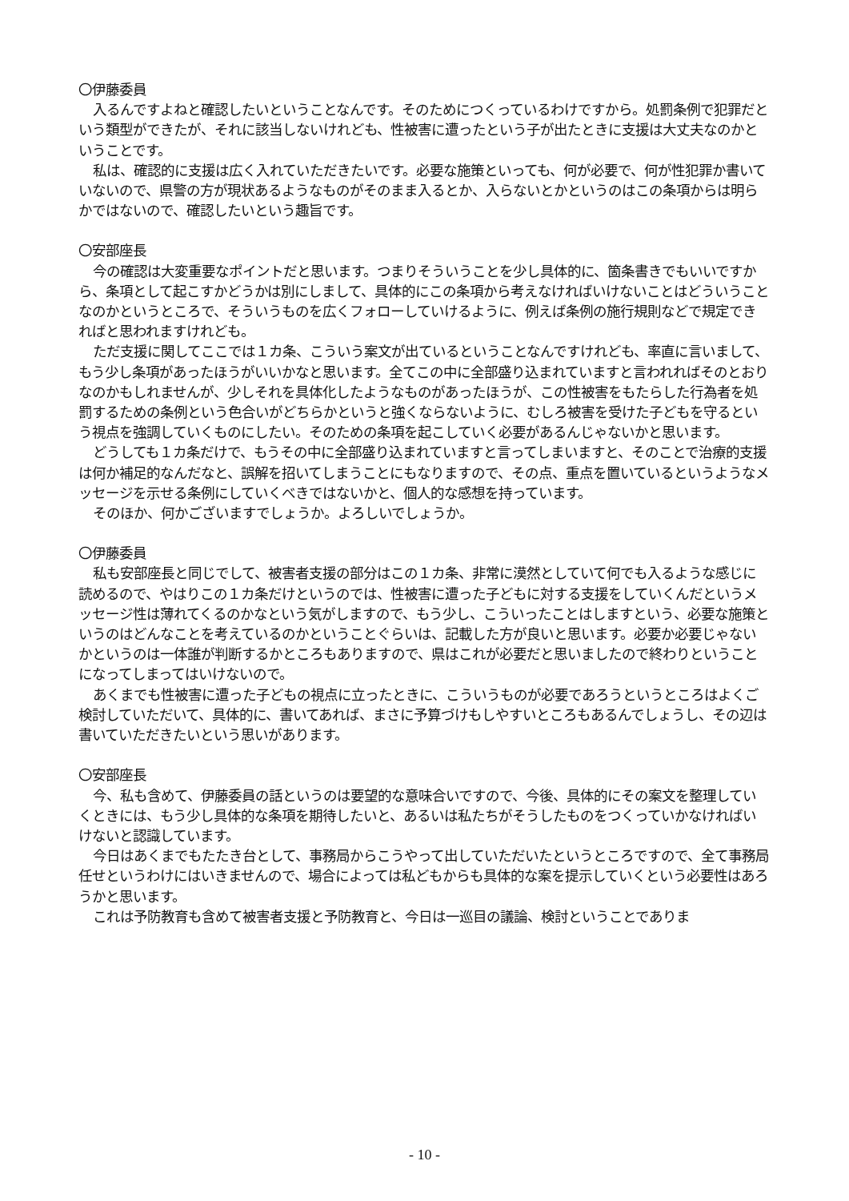〇伊藤委員
入るんですよねと確認したいということなんです。そのためにつくっているわけですから。処罰条例で犯罪だという類型ができたが、それに該当しないけれども、性被害に遭ったという子が出たときに支援は大丈夫なのかということです。
私は、確認的に支援は広く入れていただきたいです。必要な施策といっても、何が必要で、何が性犯罪か書いていないので、県警の方が現状あるようなものがそのまま入るとか、入らないとかというのはこの条項からは明らかではないので、確認したいという趣旨です。
〇安部座長
今の確認は大変重要なポイントだと思います。つまりそういうことを少し具体的に、箇条書きでもいいですから、条項として起こすかどうかは別にしまして、具体的にこの条項から考えなければいけないことはどういうことなのかというところで、そういうものを広くフォローしていけるように、例えば条例の施行規則などで規定できればと思われますけれども。
ただ支援に関してここでは１カ条、こういう案文が出ているということなんですけれども、率直に言いまして、もう少し条項があったほうがいいかなと思います。全てこの中に全部盛り込まれていますと言われればそのとおりなのかもしれませんが、少しそれを具体化したようなものがあったほうが、この性被害をもたらした行為者を処罰するための条例という色合いがどちらかというと強くならないように、むしろ被害を受けた子どもを守るという視点を強調していくものにしたい。そのための条項を起こしていく必要があるんじゃないかと思います。
どうしても１カ条だけで、もうその中に全部盛り込まれていますと言ってしまいますと、そのことで治療的支援は何か補足的なんだなと、誤解を招いてしまうことにもなりますので、その点、重点を置いているというようなメッセージを示せる条例にしていくべきではないかと、個人的な感想を持っています。
そのほか、何かございますでしょうか。よろしいでしょうか。
〇伊藤委員
私も安部座長と同じでして、被害者支援の部分はこの１カ条、非常に漠然としていて何でも入るような感じに読めるので、やはりこの１カ条だけというのでは、性被害に遭った子どもに対する支援をしていくんだというメッセージ性は薄れてくるのかなという気がしますので、もう少し、こういったことはしますという、必要な施策というのはどんなことを考えているのかということぐらいは、記載した方が良いと思います。必要か必要じゃないかというのは一体誰が判断するかところもありますので、県はこれが必要だと思いましたので終わりということになってしまってはいけないので。
あくまでも性被害に遭った子どもの視点に立ったときに、こういうものが必要であろうというところはよくご検討していただいて、具体的に、書いてあれば、まさに予算づけもしやすいところもあるんでしょうし、その辺は書いていただきたいという思いがあります。
〇安部座長
今、私も含めて、伊藤委員の話というのは要望的な意味合いですので、今後、具体的にその案文を整理していくときには、もう少し具体的な条項を期待したいと、あるいは私たちがそうしたものをつくっていかなければいけないと認識しています。
今日はあくまでもたたき台として、事務局からこうやって出していただいたというところですので、全て事務局任せというわけにはいきませんので、場合によっては私どもからも具体的な案を提示していくという必要性はあろうかと思います。
これは予防教育も含めて被害者支援と予防教育と、今日は一巡目の議論、検討ということでありま
- 10 -